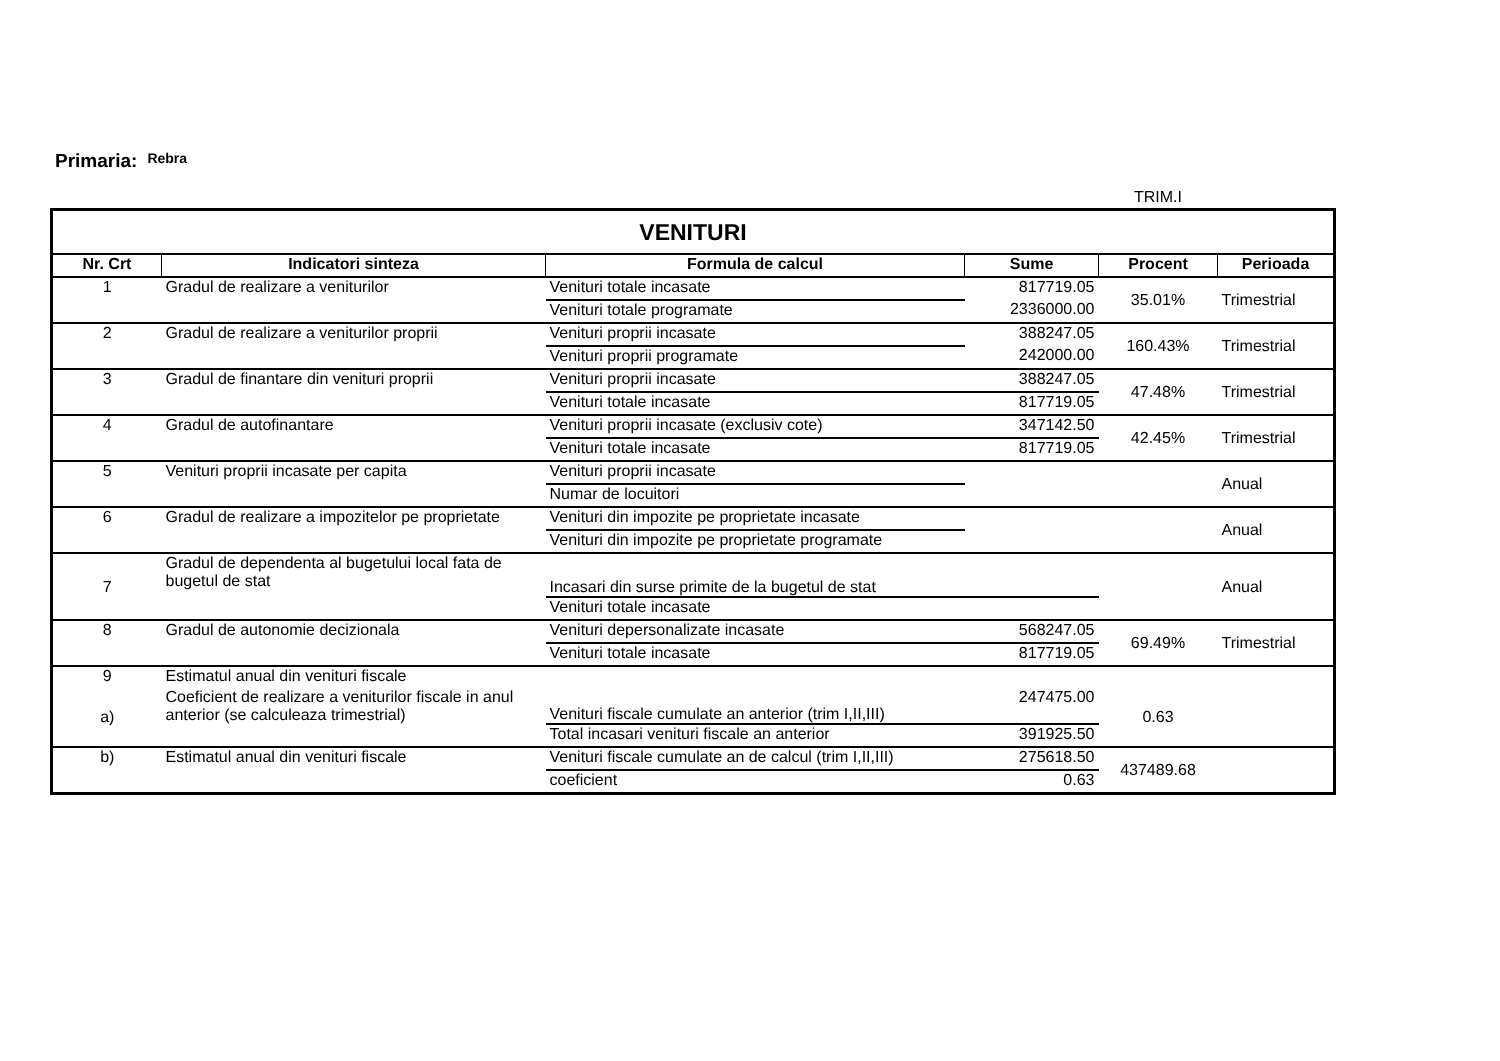Primaria: Rebra
TRIM.I
| VENITURI | | | | | |
| --- | --- | --- | --- | --- | --- |
| Nr. Crt | Indicatori sinteza | Formula de calcul | Sume | Procent | Perioada |
| 1 | Gradul de realizare a veniturilor | Venituri totale incasate | 817719.05 | 35.01% | Trimestrial |
| | | Venituri totale programate | 2336000.00 | | |
| 2 | Gradul de realizare a veniturilor proprii | Venituri proprii incasate | 388247.05 | 160.43% | Trimestrial |
| | | Venituri proprii programate | 242000.00 | | |
| 3 | Gradul de finantare din venituri proprii | Venituri proprii incasate | 388247.05 | 47.48% | Trimestrial |
| | | Venituri totale incasate | 817719.05 | | |
| 4 | Gradul de autofinantare | Venituri proprii incasate (exclusiv cote) | 347142.50 | 42.45% | Trimestrial |
| | | Venituri totale incasate | 817719.05 | | |
| 5 | Venituri proprii incasate per capita | Venituri proprii incasate | | | Anual |
| | | Numar de locuitori | | | |
| 6 | Gradul de realizare a impozitelor pe proprietate | Venituri din impozite pe proprietate incasate | | | Anual |
| | | Venituri din impozite pe proprietate programate | | | |
| 7 | Gradul de dependenta al bugetului local fata de bugetul de stat | Incasari din surse primite de la bugetul de stat | | | Anual |
| | | Venituri totale incasate | | | |
| 8 | Gradul de autonomie decizionala | Venituri depersonalizate incasate | 568247.05 | 69.49% | Trimestrial |
| | | Venituri totale incasate | 817719.05 | | |
| 9 | Estimatul anual din venituri fiscale | | | | |
| a) | Coeficient de realizare a veniturilor fiscale in anul anterior (se calculeaza trimestrial) | Venituri fiscale cumulate an anterior (trim I,II,III) | 247475.00 | 0.63 | |
| | | Total incasari venituri fiscale an anterior | 391925.50 | | |
| b) | Estimatul anual din venituri fiscale | Venituri fiscale cumulate an de calcul (trim I,II,III) | 275618.50 | 437489.68 | |
| | | coeficient | 0.63 | | |